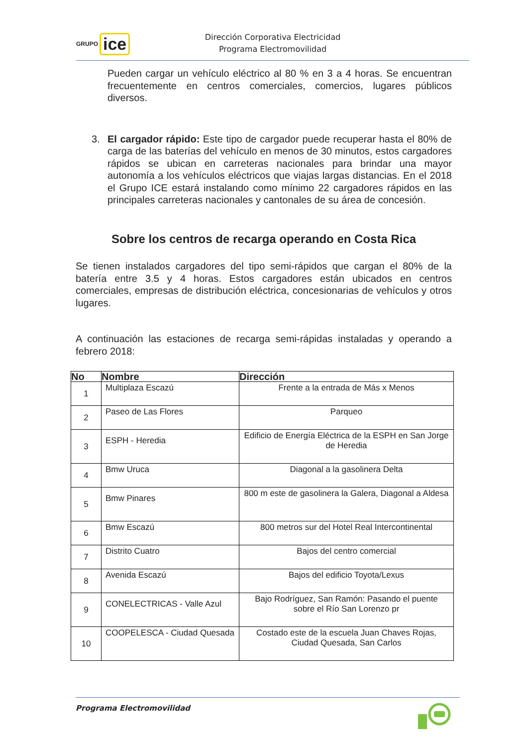GRUPO ice
Dirección Corporativa Electricidad
Programa Electromovilidad
Pueden cargar un vehículo eléctrico al 80 % en 3 a 4 horas. Se encuentran frecuentemente en centros comerciales, comercios, lugares públicos diversos.
3. El cargador rápido: Este tipo de cargador puede recuperar hasta el 80% de carga de las baterías del vehículo en menos de 30 minutos, estos cargadores rápidos se ubican en carreteras nacionales para brindar una mayor autonomía a los vehículos eléctricos que viajas largas distancias. En el 2018 el Grupo ICE estará instalando como mínimo 22 cargadores rápidos en las principales carreteras nacionales y cantonales de su área de concesión.
Sobre los centros de recarga operando en Costa Rica
Se tienen instalados cargadores del tipo semi-rápidos que cargan el 80% de la batería entre 3.5 y 4 horas. Estos cargadores están ubicados en centros comerciales, empresas de distribución eléctrica, concesionarias de vehículos y otros lugares.
A continuación las estaciones de recarga semi-rápidas instaladas y operando a febrero 2018:
| No | Nombre | Dirección |
| --- | --- | --- |
| 1 | Multiplaza Escazú | Frente a la entrada de Más x Menos |
| 2 | Paseo de Las Flores | Parqueo |
| 3 | ESPH - Heredia | Edificio de Energía Eléctrica de la ESPH en San Jorge de Heredia |
| 4 | Bmw Uruca | Diagonal a la gasolinera Delta |
| 5 | Bmw Pinares | 800 m este de gasolinera la Galera, Diagonal a Aldesa |
| 6 | Bmw Escazú | 800 metros sur del Hotel Real Intercontinental |
| 7 | Distrito Cuatro | Bajos del centro comercial |
| 8 | Avenida Escazú | Bajos del edificio Toyota/Lexus |
| 9 | CONELECTRICAS - Valle Azul | Bajo Rodríguez, San Ramón: Pasando el puente sobre el Río San Lorenzo pr |
| 10 | COOPELESCA - Ciudad Quesada | Costado este de la escuela Juan Chaves Rojas, Ciudad Quesada, San Carlos |
Programa Electromovilidad